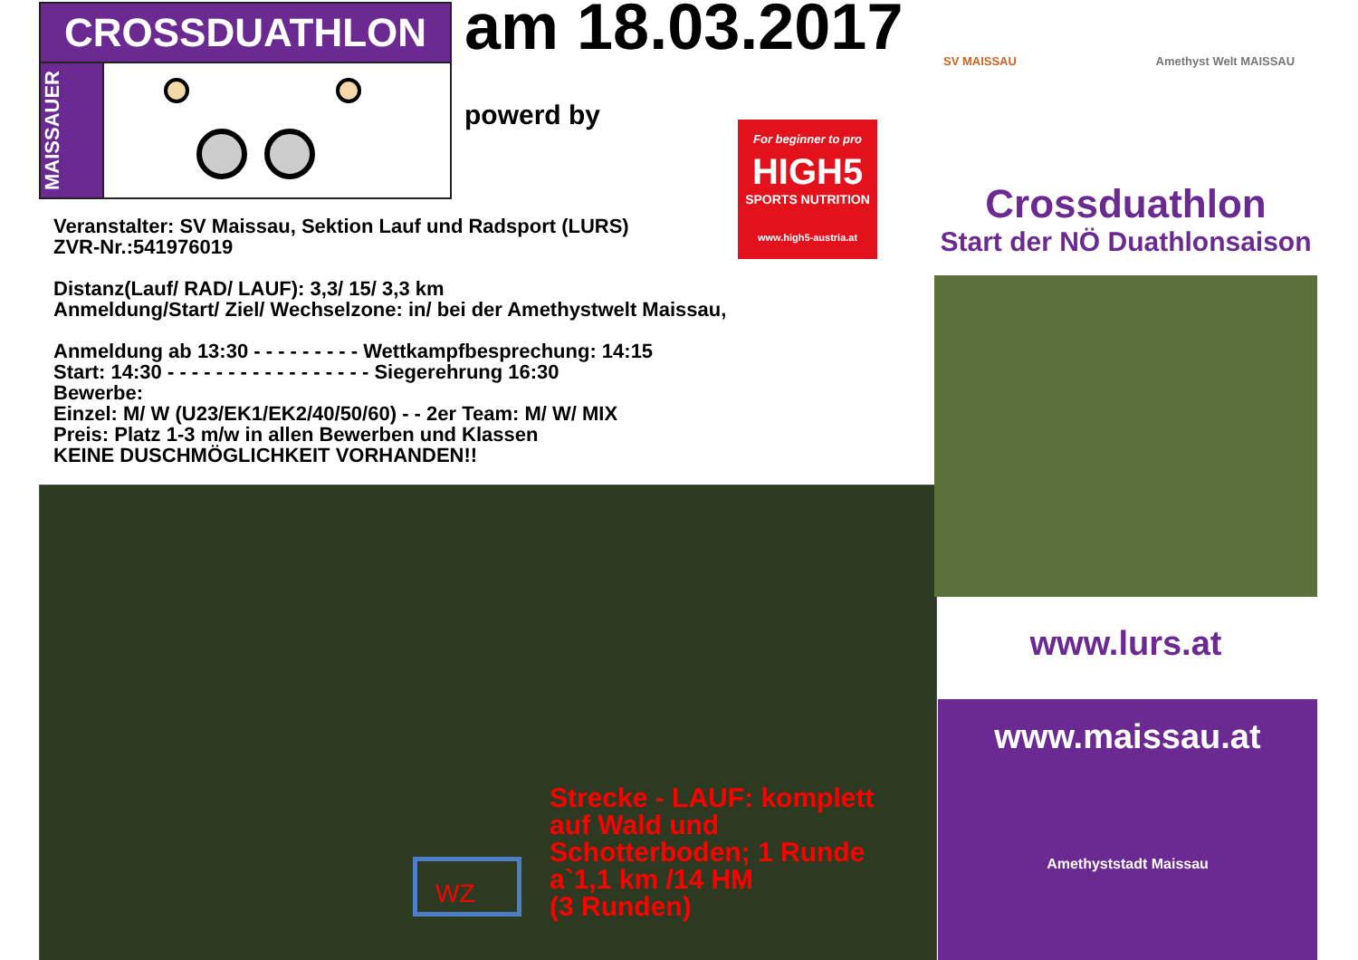CROSSDUATHLON
MAISSAUER
am 18.03.2017
powerd by
For beginner to pro
HIGH5
SPORTS NUTRITION
www.high5-austria.at
Veranstalter: SV Maissau, Sektion Lauf und Radsport (LURS)
ZVR-Nr.:541976019
Distanz(Lauf/ RAD/ LAUF): 3,3/ 15/ 3,3 km
Anmeldung/Start/ Ziel/ Wechselzone: in/ bei der Amethystwelt Maissau,
Anmeldung ab 13:30 - - - - - - - - - Wettkampfbesprechung: 14:15
Start: 14:30 - - - - - - - - - - - - - - - - - Siegerehrung 16:30
Bewerbe:
Einzel: M/ W (U23/EK1/EK2/40/50/60) - - 2er Team: M/ W/ MIX
Preis: Platz 1-3 m/w in allen Bewerben und Klassen
KEINE DUSCHMÖGLICHKEIT VORHANDEN!!
WZ
Strecke - LAUF: komplett
auf Wald und
Schotterboden; 1 Runde
a`1,1 km /14 HM
(3 Runden)
SV MAISSAU Amethyst Welt MAISSAU
Crossduathlon
Start der NÖ Duathlonsaison
www.lurs.at
www.maissau.at
Amethyststadt Maissau